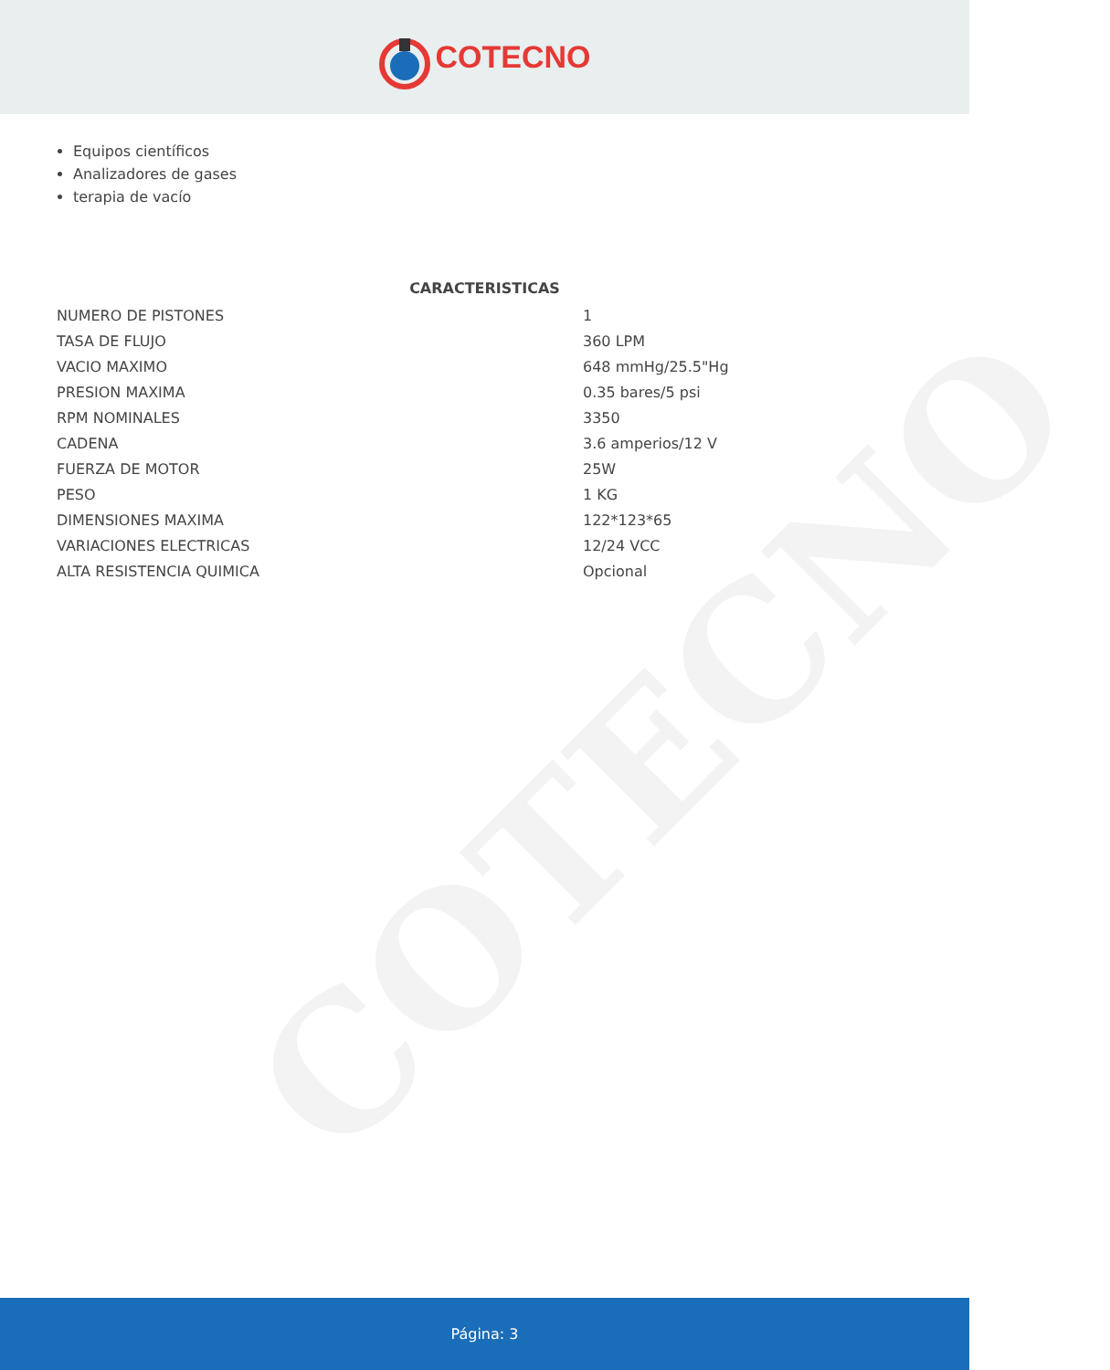COTECNO
COTECNO
Equipos científicos
Analizadores de gases
terapia de vacío
CARACTERISTICAS
| NUMERO DE PISTONES | 1 |
| TASA DE FLUJO | 360 LPM |
| VACIO MAXIMO | 648 mmHg/25.5"Hg |
| PRESION MAXIMA | 0.35 bares/5 psi |
| RPM NOMINALES | 3350 |
| CADENA | 3.6 amperios/12 V |
| FUERZA DE MOTOR | 25W |
| PESO | 1 KG |
| DIMENSIONES MAXIMA | 122*123*65 |
| VARIACIONES ELECTRICAS | 12/24 VCC |
| ALTA RESISTENCIA QUIMICA | Opcional |
Página: 3